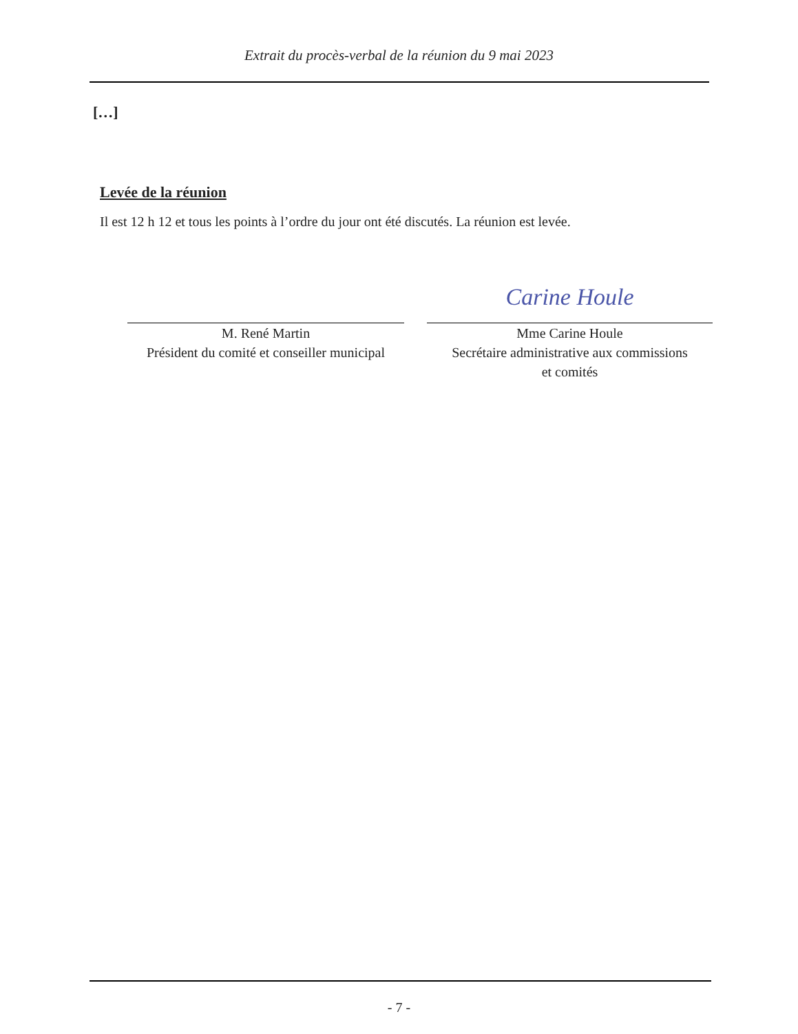Extrait du procès-verbal de la réunion du 9 mai 2023
[…]
Levée de la réunion
Il est 12 h 12 et tous les points à l’ordre du jour ont été discutés. La réunion est levée.
M. René Martin
Président du comité et conseiller municipal
Carine Houle
Mme Carine Houle
Secrétaire administrative aux commissions
et comités
- 7 -